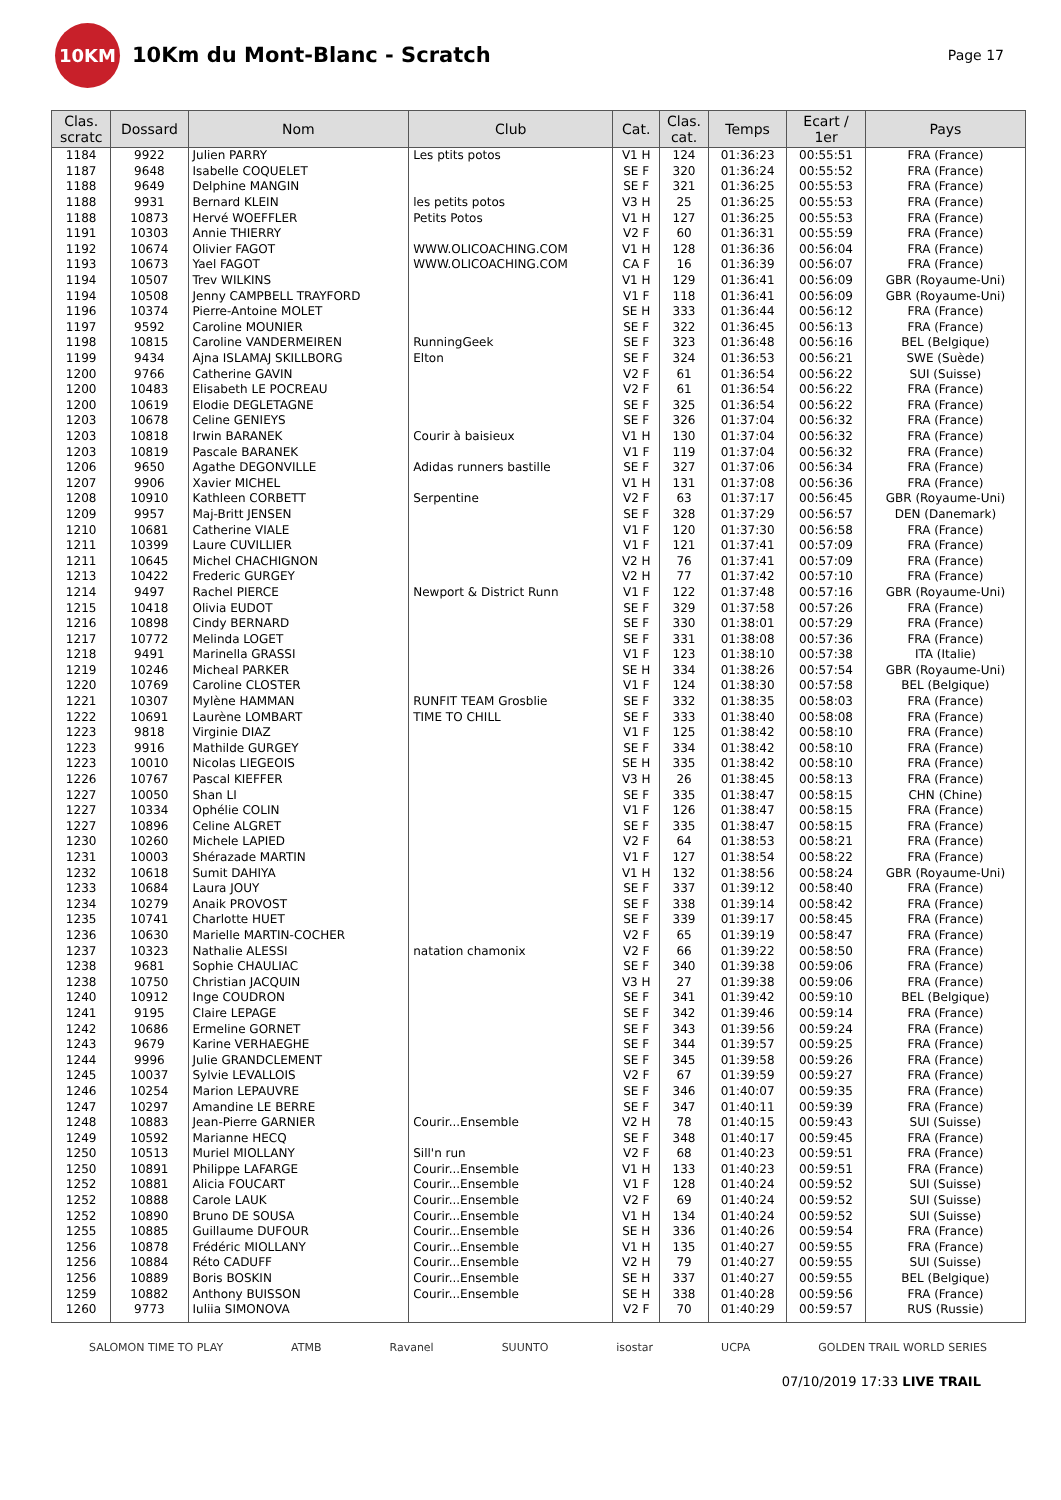10KM
10Km du Mont-Blanc - Scratch
Page 17
| Clas. scratc | Dossard | Nom | Club | Cat. | Clas. cat. | Temps | Ecart / 1er | Pays |
| --- | --- | --- | --- | --- | --- | --- | --- | --- |
| 1184 | 9922 | Julien PARRY | Les ptits potos | V1 H | 124 | 01:36:23 | 00:55:51 | FRA (France) |
| 1187 | 9648 | Isabelle COQUELET | | SE F | 320 | 01:36:24 | 00:55:52 | FRA (France) |
| 1188 | 9649 | Delphine MANGIN | | SE F | 321 | 01:36:25 | 00:55:53 | FRA (France) |
| 1188 | 9931 | Bernard KLEIN | les petits potos | V3 H | 25 | 01:36:25 | 00:55:53 | FRA (France) |
| 1188 | 10873 | Hervé WOEFFLER | Petits Potos | V1 H | 127 | 01:36:25 | 00:55:53 | FRA (France) |
| 1191 | 10303 | Annie THIERRY | | V2 F | 60 | 01:36:31 | 00:55:59 | FRA (France) |
| 1192 | 10674 | Olivier FAGOT | WWW.OLICOACHING.COM | V1 H | 128 | 01:36:36 | 00:56:04 | FRA (France) |
| 1193 | 10673 | Yael FAGOT | WWW.OLICOACHING.COM | CA F | 16 | 01:36:39 | 00:56:07 | FRA (France) |
| 1194 | 10507 | Trev WILKINS | | V1 H | 129 | 01:36:41 | 00:56:09 | GBR (Royaume-Uni) |
| 1194 | 10508 | Jenny CAMPBELL TRAYFORD | | V1 F | 118 | 01:36:41 | 00:56:09 | GBR (Royaume-Uni) |
| 1196 | 10374 | Pierre-Antoine MOLET | | SE H | 333 | 01:36:44 | 00:56:12 | FRA (France) |
| 1197 | 9592 | Caroline MOUNIER | | SE F | 322 | 01:36:45 | 00:56:13 | FRA (France) |
| 1198 | 10815 | Caroline VANDERMEIREN | RunningGeek | SE F | 323 | 01:36:48 | 00:56:16 | BEL (Belgique) |
| 1199 | 9434 | Ajna ISLAMAJ SKILLBORG | Elton | SE F | 324 | 01:36:53 | 00:56:21 | SWE (Suède) |
| 1200 | 9766 | Catherine GAVIN | | V2 F | 61 | 01:36:54 | 00:56:22 | SUI (Suisse) |
| 1200 | 10483 | Elisabeth LE POCREAU | | V2 F | 61 | 01:36:54 | 00:56:22 | FRA (France) |
| 1200 | 10619 | Elodie DEGLETAGNE | | SE F | 325 | 01:36:54 | 00:56:22 | FRA (France) |
| 1203 | 10678 | Celine GENIEYS | | SE F | 326 | 01:37:04 | 00:56:32 | FRA (France) |
| 1203 | 10818 | Irwin BARANEK | Courir à baisieux | V1 H | 130 | 01:37:04 | 00:56:32 | FRA (France) |
| 1203 | 10819 | Pascale BARANEK | | V1 F | 119 | 01:37:04 | 00:56:32 | FRA (France) |
| 1206 | 9650 | Agathe DEGONVILLE | Adidas runners bastille | SE F | 327 | 01:37:06 | 00:56:34 | FRA (France) |
| 1207 | 9906 | Xavier MICHEL | | V1 H | 131 | 01:37:08 | 00:56:36 | FRA (France) |
| 1208 | 10910 | Kathleen CORBETT | Serpentine | V2 F | 63 | 01:37:17 | 00:56:45 | GBR (Royaume-Uni) |
| 1209 | 9957 | Maj-Britt JENSEN | | SE F | 328 | 01:37:29 | 00:56:57 | DEN (Danemark) |
| 1210 | 10681 | Catherine VIALE | | V1 F | 120 | 01:37:30 | 00:56:58 | FRA (France) |
| 1211 | 10399 | Laure CUVILLIER | | V1 F | 121 | 01:37:41 | 00:57:09 | FRA (France) |
| 1211 | 10645 | Michel CHACHIGNON | | V2 H | 76 | 01:37:41 | 00:57:09 | FRA (France) |
| 1213 | 10422 | Frederic GURGEY | | V2 H | 77 | 01:37:42 | 00:57:10 | FRA (France) |
| 1214 | 9497 | Rachel PIERCE | Newport & District Runn | V1 F | 122 | 01:37:48 | 00:57:16 | GBR (Royaume-Uni) |
| 1215 | 10418 | Olivia EUDOT | | SE F | 329 | 01:37:58 | 00:57:26 | FRA (France) |
| 1216 | 10898 | Cindy BERNARD | | SE F | 330 | 01:38:01 | 00:57:29 | FRA (France) |
| 1217 | 10772 | Melinda LOGET | | SE F | 331 | 01:38:08 | 00:57:36 | FRA (France) |
| 1218 | 9491 | Marinella GRASSI | | V1 F | 123 | 01:38:10 | 00:57:38 | ITA (Italie) |
| 1219 | 10246 | Micheal PARKER | | SE H | 334 | 01:38:26 | 00:57:54 | GBR (Royaume-Uni) |
| 1220 | 10769 | Caroline CLOSTER | | V1 F | 124 | 01:38:30 | 00:57:58 | BEL (Belgique) |
| 1221 | 10307 | Mylène HAMMAN | RUNFIT TEAM Grosblie | SE F | 332 | 01:38:35 | 00:58:03 | FRA (France) |
| 1222 | 10691 | Laurène LOMBART | TIME TO CHILL | SE F | 333 | 01:38:40 | 00:58:08 | FRA (France) |
| 1223 | 9818 | Virginie DIAZ | | V1 F | 125 | 01:38:42 | 00:58:10 | FRA (France) |
| 1223 | 9916 | Mathilde GURGEY | | SE F | 334 | 01:38:42 | 00:58:10 | FRA (France) |
| 1223 | 10010 | Nicolas LIEGEOIS | | SE H | 335 | 01:38:42 | 00:58:10 | FRA (France) |
| 1226 | 10767 | Pascal KIEFFER | | V3 H | 26 | 01:38:45 | 00:58:13 | FRA (France) |
| 1227 | 10050 | Shan LI | | SE F | 335 | 01:38:47 | 00:58:15 | CHN (Chine) |
| 1227 | 10334 | Ophélie COLIN | | V1 F | 126 | 01:38:47 | 00:58:15 | FRA (France) |
| 1227 | 10896 | Celine ALGRET | | SE F | 335 | 01:38:47 | 00:58:15 | FRA (France) |
| 1230 | 10260 | Michele LAPIED | | V2 F | 64 | 01:38:53 | 00:58:21 | FRA (France) |
| 1231 | 10003 | Shérazade MARTIN | | V1 F | 127 | 01:38:54 | 00:58:22 | FRA (France) |
| 1232 | 10618 | Sumit DAHIYA | | V1 H | 132 | 01:38:56 | 00:58:24 | GBR (Royaume-Uni) |
| 1233 | 10684 | Laura JOUY | | SE F | 337 | 01:39:12 | 00:58:40 | FRA (France) |
| 1234 | 10279 | Anaik PROVOST | | SE F | 338 | 01:39:14 | 00:58:42 | FRA (France) |
| 1235 | 10741 | Charlotte HUET | | SE F | 339 | 01:39:17 | 00:58:45 | FRA (France) |
| 1236 | 10630 | Marielle MARTIN-COCHER | | V2 F | 65 | 01:39:19 | 00:58:47 | FRA (France) |
| 1237 | 10323 | Nathalie ALESSI | natation chamonix | V2 F | 66 | 01:39:22 | 00:58:50 | FRA (France) |
| 1238 | 9681 | Sophie CHAULIAC | | SE F | 340 | 01:39:38 | 00:59:06 | FRA (France) |
| 1238 | 10750 | Christian JACQUIN | | V3 H | 27 | 01:39:38 | 00:59:06 | FRA (France) |
| 1240 | 10912 | Inge COUDRON | | SE F | 341 | 01:39:42 | 00:59:10 | BEL (Belgique) |
| 1241 | 9195 | Claire LEPAGE | | SE F | 342 | 01:39:46 | 00:59:14 | FRA (France) |
| 1242 | 10686 | Ermeline GORNET | | SE F | 343 | 01:39:56 | 00:59:24 | FRA (France) |
| 1243 | 9679 | Karine VERHAEGHE | | SE F | 344 | 01:39:57 | 00:59:25 | FRA (France) |
| 1244 | 9996 | Julie GRANDCLEMENT | | SE F | 345 | 01:39:58 | 00:59:26 | FRA (France) |
| 1245 | 10037 | Sylvie LEVALLOIS | | V2 F | 67 | 01:39:59 | 00:59:27 | FRA (France) |
| 1246 | 10254 | Marion LEPAUVRE | | SE F | 346 | 01:40:07 | 00:59:35 | FRA (France) |
| 1247 | 10297 | Amandine LE BERRE | | SE F | 347 | 01:40:11 | 00:59:39 | FRA (France) |
| 1248 | 10883 | Jean-Pierre GARNIER | Courir...Ensemble | V2 H | 78 | 01:40:15 | 00:59:43 | SUI (Suisse) |
| 1249 | 10592 | Marianne HECQ | | SE F | 348 | 01:40:17 | 00:59:45 | FRA (France) |
| 1250 | 10513 | Muriel MIOLLANY | Sill'n run | V2 F | 68 | 01:40:23 | 00:59:51 | FRA (France) |
| 1250 | 10891 | Philippe LAFARGE | Courir...Ensemble | V1 H | 133 | 01:40:23 | 00:59:51 | FRA (France) |
| 1252 | 10881 | Alicia FOUCART | Courir...Ensemble | V1 F | 128 | 01:40:24 | 00:59:52 | SUI (Suisse) |
| 1252 | 10888 | Carole LAUK | Courir...Ensemble | V2 F | 69 | 01:40:24 | 00:59:52 | SUI (Suisse) |
| 1252 | 10890 | Bruno DE SOUSA | Courir...Ensemble | V1 H | 134 | 01:40:24 | 00:59:52 | SUI (Suisse) |
| 1255 | 10885 | Guillaume DUFOUR | Courir...Ensemble | SE H | 336 | 01:40:26 | 00:59:54 | FRA (France) |
| 1256 | 10878 | Frédéric MIOLLANY | Courir...Ensemble | V1 H | 135 | 01:40:27 | 00:59:55 | FRA (France) |
| 1256 | 10884 | Réto CADUFF | Courir...Ensemble | V2 H | 79 | 01:40:27 | 00:59:55 | SUI (Suisse) |
| 1256 | 10889 | Boris BOSKIN | Courir...Ensemble | SE H | 337 | 01:40:27 | 00:59:55 | BEL (Belgique) |
| 1259 | 10882 | Anthony BUISSON | Courir...Ensemble | SE H | 338 | 01:40:28 | 00:59:56 | FRA (France) |
| 1260 | 9773 | Iuliia SIMONOVA | | V2 F | 70 | 01:40:29 | 00:59:57 | RUS (Russie) |
SALOMON TIME TO PLAY ATMB Ravanel SUUNTO isostar UCPA GOLDEN TRAIL WORLD SERIES
07/10/2019 17:33 LIVE TRAIL